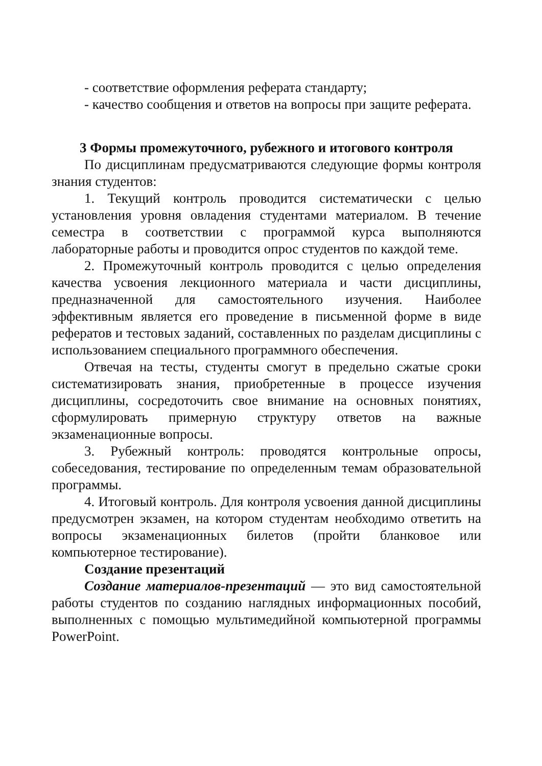- соответствие оформления реферата стандарту;
- качество сообщения и ответов на вопросы при защите реферата.
3 Формы промежуточного, рубежного и итогового контроля
По дисциплинам предусматриваются следующие формы контроля знания студентов:
1. Текущий контроль проводится систематически с целью установления уровня овладения студентами материалом. В течение семестра в соответствии с программой курса выполняются лабораторные работы и проводится опрос студентов по каждой теме.
2. Промежуточный контроль проводится с целью определения качества усвоения лекционного материала и части дисциплины, предназначенной для самостоятельного изучения. Наиболее эффективным является его проведение в письменной форме в виде рефератов и тестовых заданий, составленных по разделам дисциплины с использованием специального программного обеспечения.
Отвечая на тесты, студенты смогут в предельно сжатые сроки систематизировать знания, приобретенные в процессе изучения дисциплины, сосредоточить свое внимание на основных понятиях, сформулировать примерную структуру ответов на важные экзаменационные вопросы.
3. Рубежный контроль: проводятся контрольные опросы, собеседования, тестирование по определенным темам образовательной программы.
4. Итоговый контроль. Для контроля усвоения данной дисциплины предусмотрен экзамен, на котором студентам необходимо ответить на вопросы экзаменационных билетов (пройти бланковое или компьютерное тестирование).
Создание презентаций
Создание материалов-презентаций — это вид самостоятельной работы студентов по созданию наглядных информационных пособий, выполненных с помощью мультимедийной компьютерной программы PowerPoint.